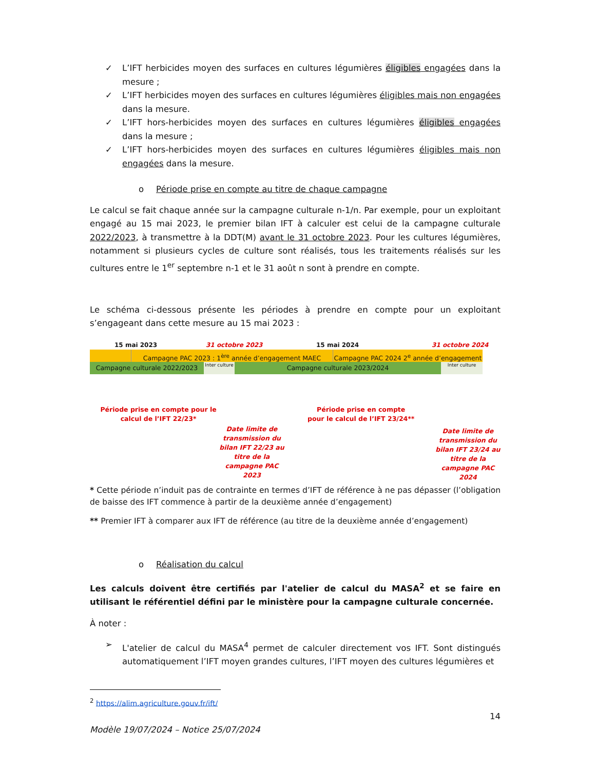✓ L’IFT herbicides moyen des surfaces en cultures légumières éligibles engagées dans la mesure ;
✓ L’IFT herbicides moyen des surfaces en cultures légumières éligibles mais non engagées dans la mesure.
✓ L’IFT hors-herbicides moyen des surfaces en cultures légumières éligibles engagées dans la mesure ;
✓ L’IFT hors-herbicides moyen des surfaces en cultures légumières éligibles mais non engagées dans la mesure.
o Période prise en compte au titre de chaque campagne
Le calcul se fait chaque année sur la campagne culturale n-1/n. Par exemple, pour un exploitant engagé au 15 mai 2023, le premier bilan IFT à calculer est celui de la campagne culturale 2022/2023, à transmettre à la DDT(M) avant le 31 octobre 2023. Pour les cultures légumières, notamment si plusieurs cycles de culture sont réalisés, tous les traitements réalisés sur les cultures entre le 1<sup>er</sup> septembre n-1 et le 31 août n sont à prendre en compte.
Le schéma ci-dessous présente les périodes à prendre en compte pour un exploitant s’engageant dans cette mesure au 15 mai 2023 :
15 mai 2023 31 octobre 2023 15 mai 2024 31 octobre 2024
Campagne PAC 2023 : 1<sup>ère</sup> année d’engagement MAEC Campagne PAC 2024 2<sup>e</sup> année d’engagement
Campagne culturale 2022/2023 Inter culture Campagne culturale 2023/2024 Inter culture
Période prise en compte pour le calcul de l’IFT 22/23*
Date limite de transmission du bilan IFT 22/23 au titre de la campagne PAC 2023
Période prise en compte pour le calcul de l’IFT 23/24**
Date limite de transmission du bilan IFT 23/24 au titre de la campagne PAC 2024
* Cette période n’induit pas de contrainte en termes d’IFT de référence à ne pas dépasser (l’obligation de baisse des IFT commence à partir de la deuxième année d’engagement)
** Premier IFT à comparer aux IFT de référence (au titre de la deuxième année d’engagement)
o Réalisation du calcul
Les calculs doivent être certifiés par l'atelier de calcul du MASA<sup>2</sup> et se faire en utilisant le référentiel défini par le ministère pour la campagne culturale concernée.
À noter :
➢ L'atelier de calcul du MASA<sup>4</sup> permet de calculer directement vos IFT. Sont distingués automatiquement l’IFT moyen grandes cultures, l’IFT moyen des cultures légumières et
<sup>2</sup> https://alim.agriculture.gouv.fr/ift/
14
Modèle 19/07/2024 – Notice 25/07/2024